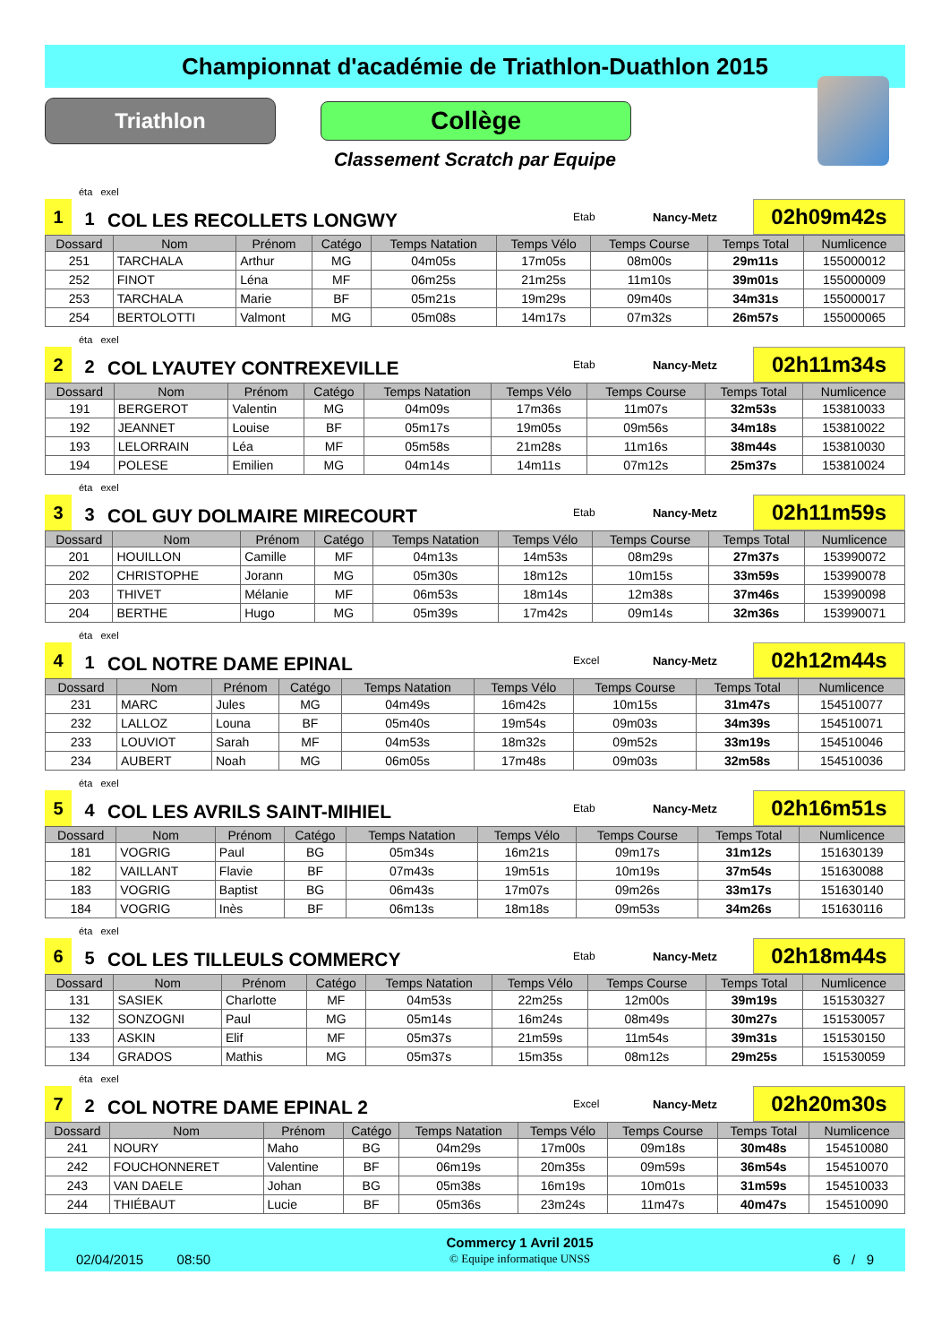Championnat d'académie de Triathlon-Duathlon 2015
Triathlon
Collège
Classement Scratch par Equipe
éta exel
1
1
COL LES RECOLLETS LONGWY
Etab
Nancy-Metz
02h09m42s
| Dossard | Nom | Prénom | Catégo | Temps Natation | Temps Vélo | Temps Course | Temps Total | Numlicence |
| --- | --- | --- | --- | --- | --- | --- | --- | --- |
| 251 | TARCHALA | Arthur | MG | 04m05s | 17m05s | 08m00s | 29m11s | 155000012 |
| 252 | FINOT | Léna | MF | 06m25s | 21m25s | 11m10s | 39m01s | 155000009 |
| 253 | TARCHALA | Marie | BF | 05m21s | 19m29s | 09m40s | 34m31s | 155000017 |
| 254 | BERTOLOTTI | Valmont | MG | 05m08s | 14m17s | 07m32s | 26m57s | 155000065 |
éta exel
2
2
COL LYAUTEY CONTREXEVILLE
Etab
Nancy-Metz
02h11m34s
| Dossard | Nom | Prénom | Catégo | Temps Natation | Temps Vélo | Temps Course | Temps Total | Numlicence |
| --- | --- | --- | --- | --- | --- | --- | --- | --- |
| 191 | BERGEROT | Valentin | MG | 04m09s | 17m36s | 11m07s | 32m53s | 153810033 |
| 192 | JEANNET | Louise | BF | 05m17s | 19m05s | 09m56s | 34m18s | 153810022 |
| 193 | LELORRAIN | Léa | MF | 05m58s | 21m28s | 11m16s | 38m44s | 153810030 |
| 194 | POLESE | Emilien | MG | 04m14s | 14m11s | 07m12s | 25m37s | 153810024 |
éta exel
3
3
COL GUY DOLMAIRE MIRECOURT
Etab
Nancy-Metz
02h11m59s
| Dossard | Nom | Prénom | Catégo | Temps Natation | Temps Vélo | Temps Course | Temps Total | Numlicence |
| --- | --- | --- | --- | --- | --- | --- | --- | --- |
| 201 | HOUILLON | Camille | MF | 04m13s | 14m53s | 08m29s | 27m37s | 153990072 |
| 202 | CHRISTOPHE | Jorann | MG | 05m30s | 18m12s | 10m15s | 33m59s | 153990078 |
| 203 | THIVET | Mélanie | MF | 06m53s | 18m14s | 12m38s | 37m46s | 153990098 |
| 204 | BERTHE | Hugo | MG | 05m39s | 17m42s | 09m14s | 32m36s | 153990071 |
éta exel
4
1
COL NOTRE DAME EPINAL
Excel
Nancy-Metz
02h12m44s
| Dossard | Nom | Prénom | Catégo | Temps Natation | Temps Vélo | Temps Course | Temps Total | Numlicence |
| --- | --- | --- | --- | --- | --- | --- | --- | --- |
| 231 | MARC | Jules | MG | 04m49s | 16m42s | 10m15s | 31m47s | 154510077 |
| 232 | LALLOZ | Louna | BF | 05m40s | 19m54s | 09m03s | 34m39s | 154510071 |
| 233 | LOUVIOT | Sarah | MF | 04m53s | 18m32s | 09m52s | 33m19s | 154510046 |
| 234 | AUBERT | Noah | MG | 06m05s | 17m48s | 09m03s | 32m58s | 154510036 |
éta exel
5
4
COL LES AVRILS SAINT-MIHIEL
Etab
Nancy-Metz
02h16m51s
| Dossard | Nom | Prénom | Catégo | Temps Natation | Temps Vélo | Temps Course | Temps Total | Numlicence |
| --- | --- | --- | --- | --- | --- | --- | --- | --- |
| 181 | VOGRIG | Paul | BG | 05m34s | 16m21s | 09m17s | 31m12s | 151630139 |
| 182 | VAILLANT | Flavie | BF | 07m43s | 19m51s | 10m19s | 37m54s | 151630088 |
| 183 | VOGRIG | Baptist | BG | 06m43s | 17m07s | 09m26s | 33m17s | 151630140 |
| 184 | VOGRIG | Inès | BF | 06m13s | 18m18s | 09m53s | 34m26s | 151630116 |
éta exel
6
5
COL LES TILLEULS COMMERCY
Etab
Nancy-Metz
02h18m44s
| Dossard | Nom | Prénom | Catégo | Temps Natation | Temps Vélo | Temps Course | Temps Total | Numlicence |
| --- | --- | --- | --- | --- | --- | --- | --- | --- |
| 131 | SASIEK | Charlotte | MF | 04m53s | 22m25s | 12m00s | 39m19s | 151530327 |
| 132 | SONZOGNI | Paul | MG | 05m14s | 16m24s | 08m49s | 30m27s | 151530057 |
| 133 | ASKIN | Elif | MF | 05m37s | 21m59s | 11m54s | 39m31s | 151530150 |
| 134 | GRADOS | Mathis | MG | 05m37s | 15m35s | 08m12s | 29m25s | 151530059 |
éta exel
7
2
COL NOTRE DAME EPINAL 2
Excel
Nancy-Metz
02h20m30s
| Dossard | Nom | Prénom | Catégo | Temps Natation | Temps Vélo | Temps Course | Temps Total | Numlicence |
| --- | --- | --- | --- | --- | --- | --- | --- | --- |
| 241 | NOURY | Maho | BG | 04m29s | 17m00s | 09m18s | 30m48s | 154510080 |
| 242 | FOUCHONNERET | Valentine | BF | 06m19s | 20m35s | 09m59s | 36m54s | 154510070 |
| 243 | VAN DAELE | Johan | BG | 05m38s | 16m19s | 10m01s | 31m59s | 154510033 |
| 244 | THIÉBAUT | Lucie | BF | 05m36s | 23m24s | 11m47s | 40m47s | 154510090 |
02/04/2015 08:50
Commercy 1 Avril 2015
© Equipe informatique UNSS
6 / 9